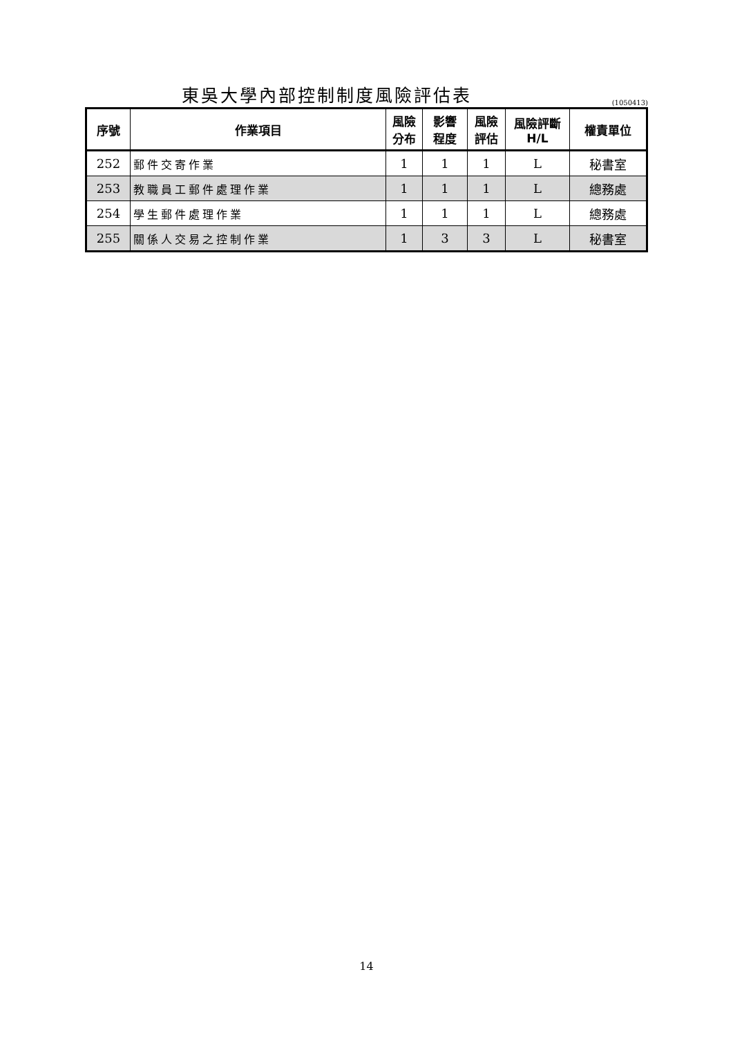東吳大學內部控制制度風險評估表
(1050413)
| 序號 | 作業項目 | 風險 分布 | 影響 程度 | 風險 評估 | 風險評斷 H/L | 權責單位 |
| --- | --- | --- | --- | --- | --- | --- |
| 252 | 郵件交寄作業 | 1 | 1 | 1 | L | 秘書室 |
| 253 | 教職員工郵件處理作業 | 1 | 1 | 1 | L | 總務處 |
| 254 | 學生郵件處理作業 | 1 | 1 | 1 | L | 總務處 |
| 255 | 關係人交易之控制作業 | 1 | 3 | 3 | L | 秘書室 |
14